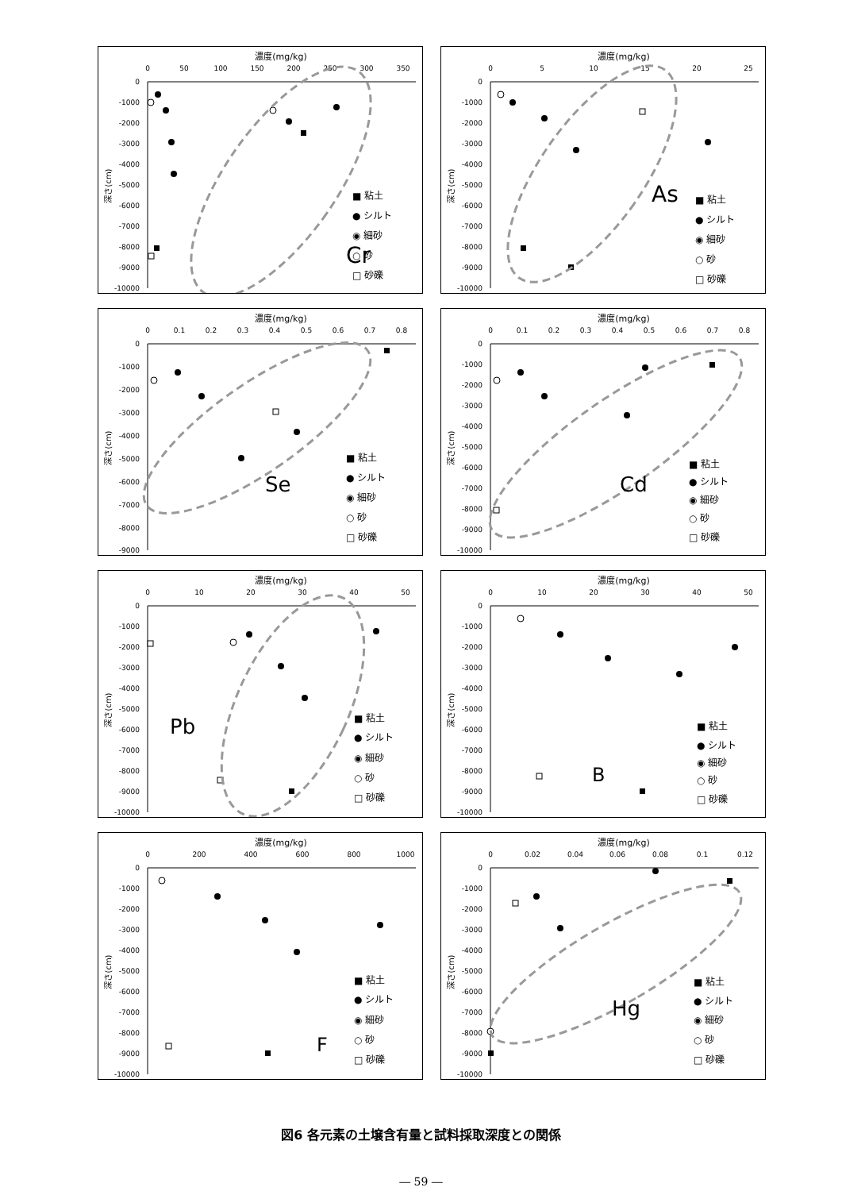濃度(mg/kg)
0
50
100
150
200
250
300
350
0
-1000
-2000
-3000
-4000
-5000
-6000
-7000
-8000
-9000
-10000
深さ(cm)
Cr
■ 粘土
● シルト
◉ 細砂
○ 砂
□ 砂礫
濃度(mg/kg)
0
5
10
15
20
25
0
-1000
-2000
-3000
-4000
-5000
-6000
-7000
-8000
-9000
-10000
深さ(cm)
As
■ 粘土
● シルト
◉ 細砂
○ 砂
□ 砂礫
濃度(mg/kg)
0
0.1
0.2
0.3
0.4
0.5
0.6
0.7
0.8
0
-1000
-2000
-3000
-4000
-5000
-6000
-7000
-8000
-9000
深さ(cm)
Se
■ 粘土
● シルト
◉ 細砂
○ 砂
□ 砂礫
濃度(mg/kg)
0
0.1
0.2
0.3
0.4
0.5
0.6
0.7
0.8
0
-1000
-2000
-3000
-4000
-5000
-6000
-7000
-8000
-9000
-10000
深さ(cm)
Cd
■ 粘土
● シルト
◉ 細砂
○ 砂
□ 砂礫
濃度(mg/kg)
0
10
20
30
40
50
0
-1000
-2000
-3000
-4000
-5000
-6000
-7000
-8000
-9000
-10000
深さ(cm)
Pb
■ 粘土
● シルト
◉ 細砂
○ 砂
□ 砂礫
濃度(mg/kg)
0
10
20
30
40
50
0
-1000
-2000
-3000
-4000
-5000
-6000
-7000
-8000
-9000
-10000
深さ(cm)
B
■ 粘土
● シルト
◉ 細砂
○ 砂
□ 砂礫
濃度(mg/kg)
0
200
400
600
800
1000
0
-1000
-2000
-3000
-4000
-5000
-6000
-7000
-8000
-9000
-10000
深さ(cm)
F
■ 粘土
● シルト
◉ 細砂
○ 砂
□ 砂礫
濃度(mg/kg)
0
0.02
0.04
0.06
0.08
0.1
0.12
0
-1000
-2000
-3000
-4000
-5000
-6000
-7000
-8000
-9000
-10000
深さ(cm)
Hg
■ 粘土
● シルト
◉ 細砂
○ 砂
□ 砂礫
図6 各元素の土壌含有量と試料採取深度との関係
― 59 ―